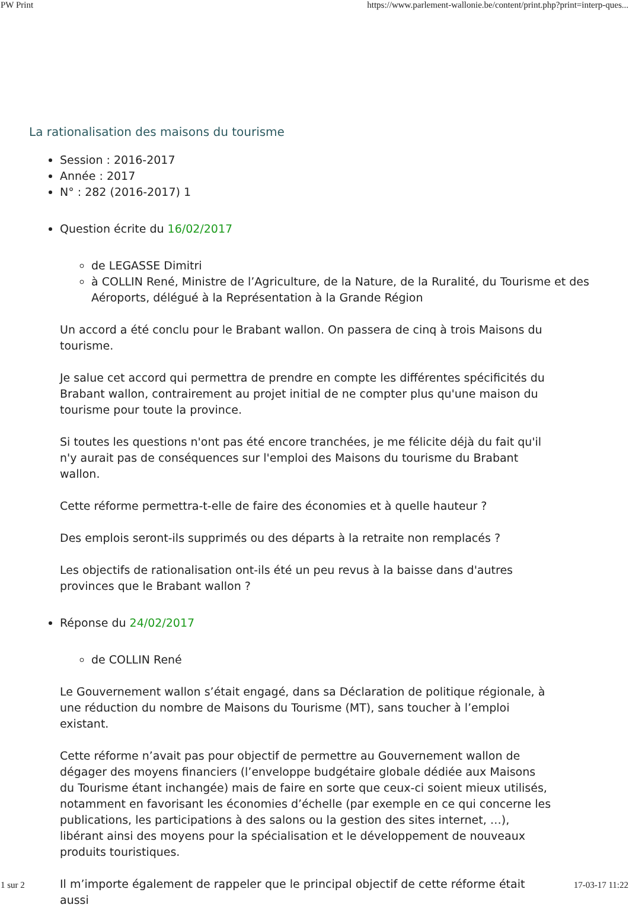PW Print https://www.parlement-wallonie.be/content/print.php?print=interp-ques...
La rationalisation des maisons du tourisme
Session : 2016-2017
Année : 2017
N° : 282 (2016-2017) 1
Question écrite du 16/02/2017
de LEGASSE Dimitri
à COLLIN René, Ministre de l’Agriculture, de la Nature, de la Ruralité, du Tourisme et des Aéroports, délégué à la Représentation à la Grande Région
Un accord a été conclu pour le Brabant wallon. On passera de cinq à trois Maisons du tourisme.
Je salue cet accord qui permettra de prendre en compte les différentes spécificités du Brabant wallon, contrairement au projet initial de ne compter plus qu'une maison du tourisme pour toute la province.
Si toutes les questions n'ont pas été encore tranchées, je me félicite déjà du fait qu'il n'y aurait pas de conséquences sur l'emploi des Maisons du tourisme du Brabant wallon.
Cette réforme permettra-t-elle de faire des économies et à quelle hauteur ?
Des emplois seront-ils supprimés ou des départs à la retraite non remplacés ?
Les objectifs de rationalisation ont-ils été un peu revus à la baisse dans d'autres provinces que le Brabant wallon ?
Réponse du 24/02/2017
de COLLIN René
Le Gouvernement wallon s’était engagé, dans sa Déclaration de politique régionale, à une réduction du nombre de Maisons du Tourisme (MT), sans toucher à l’emploi existant.
Cette réforme n’avait pas pour objectif de permettre au Gouvernement wallon de dégager des moyens financiers (l’enveloppe budgétaire globale dédiée aux Maisons du Tourisme étant inchangée) mais de faire en sorte que ceux-ci soient mieux utilisés, notamment en favorisant les économies d’échelle (par exemple en ce qui concerne les publications, les participations à des salons ou la gestion des sites internet, …), libérant ainsi des moyens pour la spécialisation et le développement de nouveaux produits touristiques.
Il m’importe également de rappeler que le principal objectif de cette réforme était aussi
1 sur 2 17-03-17 11:22